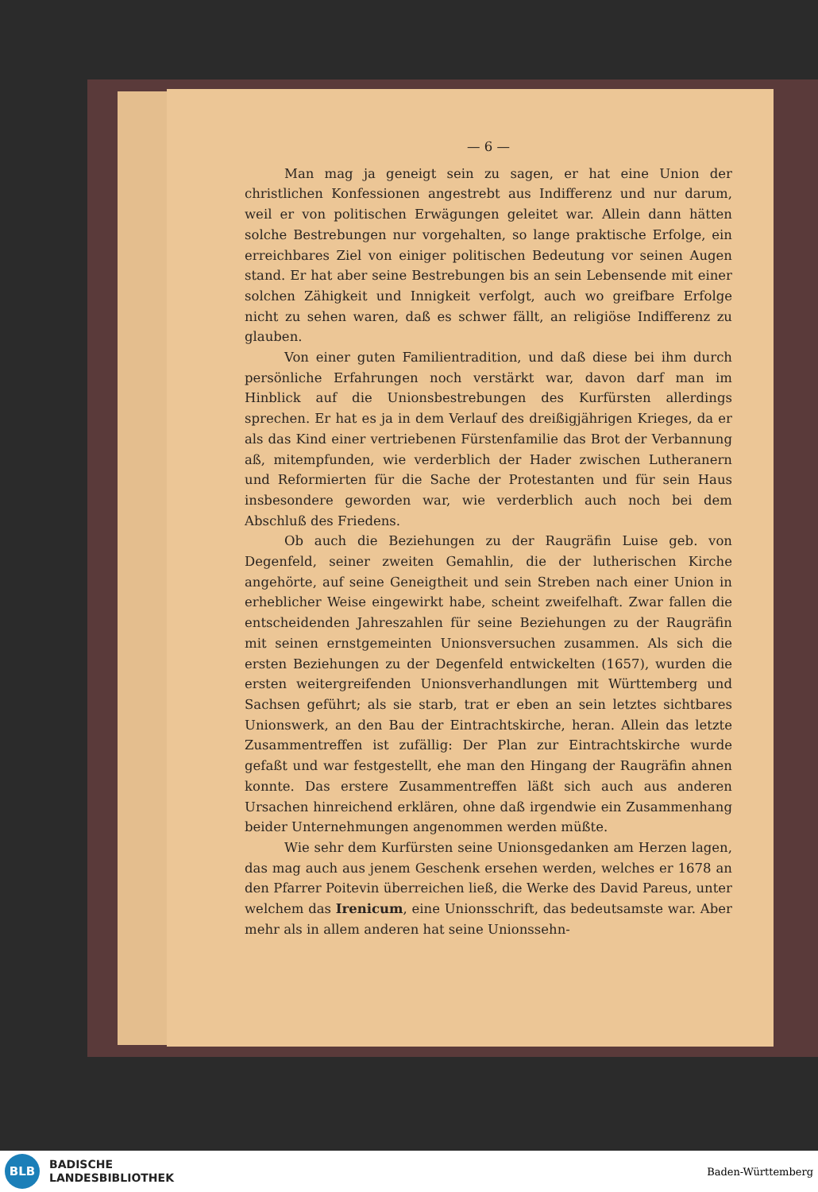— 6 —
Man mag ja geneigt sein zu sagen, er hat eine Union der christlichen Konfessionen angestrebt aus Indifferenz und nur darum, weil er von politischen Erwägungen geleitet war. Allein dann hätten solche Bestrebungen nur vorgehalten, so lange praktische Erfolge, ein erreichbares Ziel von einiger politischen Bedeutung vor seinen Augen stand. Er hat aber seine Bestrebungen bis an sein Lebensende mit einer solchen Zähigkeit und Innigkeit verfolgt, auch wo greifbare Erfolge nicht zu sehen waren, daß es schwer fällt, an religiöse Indifferenz zu glauben.
Von einer guten Familientradition, und daß diese bei ihm durch persönliche Erfahrungen noch verstärkt war, davon darf man im Hinblick auf die Unionsbestrebungen des Kurfürsten allerdings sprechen. Er hat es ja in dem Verlauf des dreißigjährigen Krieges, da er als das Kind einer vertriebenen Fürstenfamilie das Brot der Verbannung aß, mitempfunden, wie verderblich der Hader zwischen Lutheranern und Reformierten für die Sache der Protestanten und für sein Haus insbesondere geworden war, wie verderblich auch noch bei dem Abschluß des Friedens.
Ob auch die Beziehungen zu der Raugräfin Luise geb. von Degenfeld, seiner zweiten Gemahlin, die der lutherischen Kirche angehörte, auf seine Geneigtheit und sein Streben nach einer Union in erheblicher Weise eingewirkt habe, scheint zweifelhaft. Zwar fallen die entscheidenden Jahreszahlen für seine Beziehungen zu der Raugräfin mit seinen ernstgemeinten Unionsversuchen zusammen. Als sich die ersten Beziehungen zu der Degenfeld entwickelten (1657), wurden die ersten weitergreifenden Unionsverhandlungen mit Württemberg und Sachsen geführt; als sie starb, trat er eben an sein letztes sichtbares Unionswerk, an den Bau der Eintrachtskirche, heran. Allein das letzte Zusammentreffen ist zufällig: Der Plan zur Eintrachtskirche wurde gefaßt und war festgestellt, ehe man den Hingang der Raugräfin ahnen konnte. Das erstere Zusammentreffen läßt sich auch aus anderen Ursachen hinreichend erklären, ohne daß irgendwie ein Zusammenhang beider Unternehmungen angenommen werden müßte.
Wie sehr dem Kurfürsten seine Unionsgedanken am Herzen lagen, das mag auch aus jenem Geschenk ersehen werden, welches er 1678 an den Pfarrer Poitevin überreichen ließ, die Werke des David Pareus, unter welchem das Irenicum, eine Unionsschrift, das bedeutsamste war. Aber mehr als in allem anderen hat seine Unionssehn-
BLB
BADISCHE
LANDESBIBLIOTHEK
Baden-Württemberg